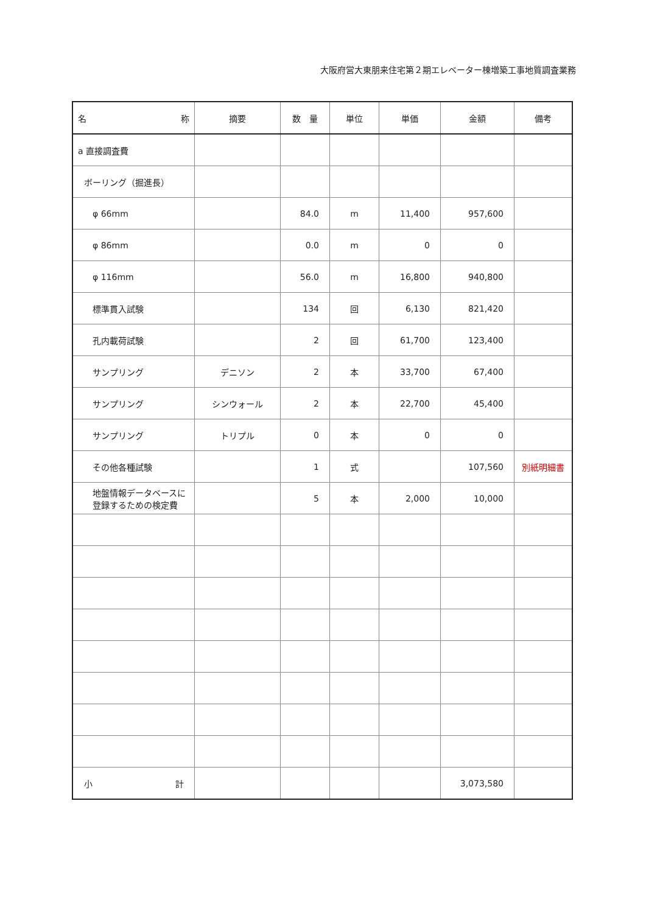大阪府営大東朋来住宅第２期エレベーター棟増築工事地質調査業務
| 名 称 | 摘要 | 数 量 | 単位 | 単価 | 金額 | 備考 |
| --- | --- | --- | --- | --- | --- | --- |
| a 直接調査費 | | | | | | |
| ボーリング（掘進長） | | | | | | |
| φ 66mm | | 84.0 | m | 11,400 | 957,600 | |
| φ 86mm | | 0.0 | m | 0 | 0 | |
| φ 116mm | | 56.0 | m | 16,800 | 940,800 | |
| 標準貫入試験 | | 134 | 回 | 6,130 | 821,420 | |
| 孔内載荷試験 | | 2 | 回 | 61,700 | 123,400 | |
| サンプリング | デニソン | 2 | 本 | 33,700 | 67,400 | |
| サンプリング | シンウォール | 2 | 本 | 22,700 | 45,400 | |
| サンプリング | トリプル | 0 | 本 | 0 | 0 | |
| その他各種試験 | | 1 | 式 | | 107,560 | 別紙明細書 |
| 地盤情報データベースに 登録するための検定費 | | 5 | 本 | 2,000 | 10,000 | |
| 小 計 | | | | | 3,073,580 | |